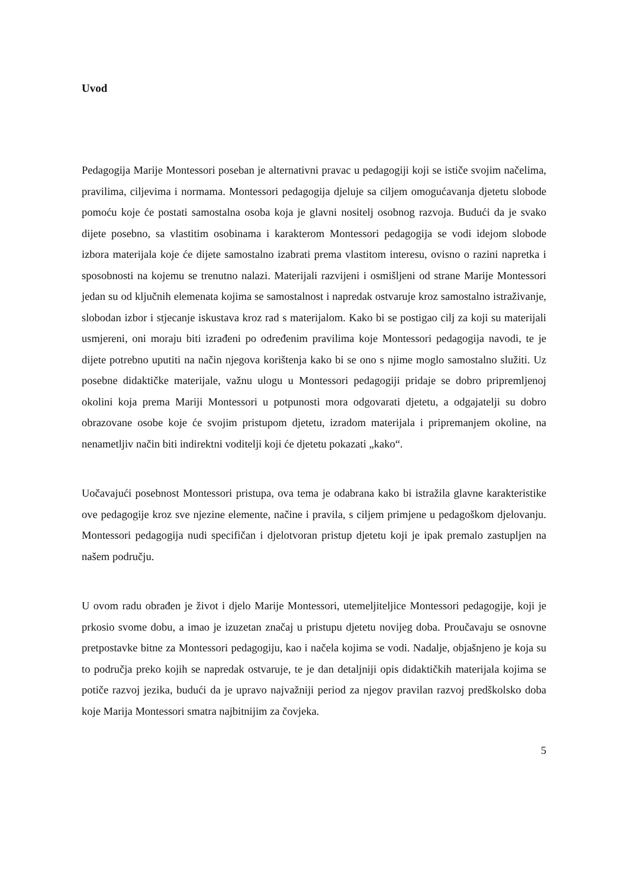Uvod
Pedagogija Marije Montessori poseban je alternativni pravac u pedagogiji koji se ističe svojim načelima, pravilima, ciljevima i normama. Montessori pedagogija djeluje sa ciljem omogućavanja djetetu slobode pomoću koje će postati samostalna osoba koja je glavni nositelj osobnog razvoja. Budući da je svako dijete posebno, sa vlastitim osobinama i karakterom Montessori pedagogija se vodi idejom slobode izbora materijala koje će dijete samostalno izabrati prema vlastitom interesu, ovisno o razini napretka i sposobnosti na kojemu se trenutno nalazi. Materijali razvijeni i osmišljeni od strane Marije Montessori jedan su od ključnih elemenata kojima se samostalnost i napredak ostvaruje kroz samostalno istraživanje, slobodan izbor i stjecanje iskustava kroz rad s materijalom. Kako bi se postigao cilj za koji su materijali usmjereni, oni moraju biti izrađeni po određenim pravilima koje Montessori pedagogija navodi, te je dijete potrebno uputiti na način njegova korištenja kako bi se ono s njime moglo samostalno služiti. Uz posebne didaktičke materijale, važnu ulogu u Montessori pedagogiji pridaje se dobro pripremljenoj okolini koja prema Mariji Montessori u potpunosti mora odgovarati djetetu, a odgajatelji su dobro obrazovane osobe koje će svojim pristupom djetetu, izradom materijala i pripremanjem okoline, na nenametljiv način biti indirektni voditelji koji će djetetu pokazati „kako“.
Uočavajući posebnost Montessori pristupa, ova tema je odabrana kako bi istražila glavne karakteristike ove pedagogije kroz sve njezine elemente, načine i pravila, s ciljem primjene u pedagoškom djelovanju. Montessori pedagogija nudi specifičan i djelotvoran pristup djetetu koji je ipak premalo zastupljen na našem području.
U ovom radu obrađen je život i djelo Marije Montessori, utemeljiteljice Montessori pedagogije, koji je prkosio svome dobu, a imao je izuzetan značaj u pristupu djetetu novijeg doba. Proučavaju se osnovne pretpostavke bitne za Montessori pedagogiju, kao i načela kojima se vodi. Nadalje, objašnjeno je koja su to područja preko kojih se napredak ostvaruje, te je dan detaljniji opis didaktičkih materijala kojima se potiče razvoj jezika, budući da je upravo najvažniji period za njegov pravilan razvoj predškolsko doba koje Marija Montessori smatra najbitnijim za čovjeka.
5